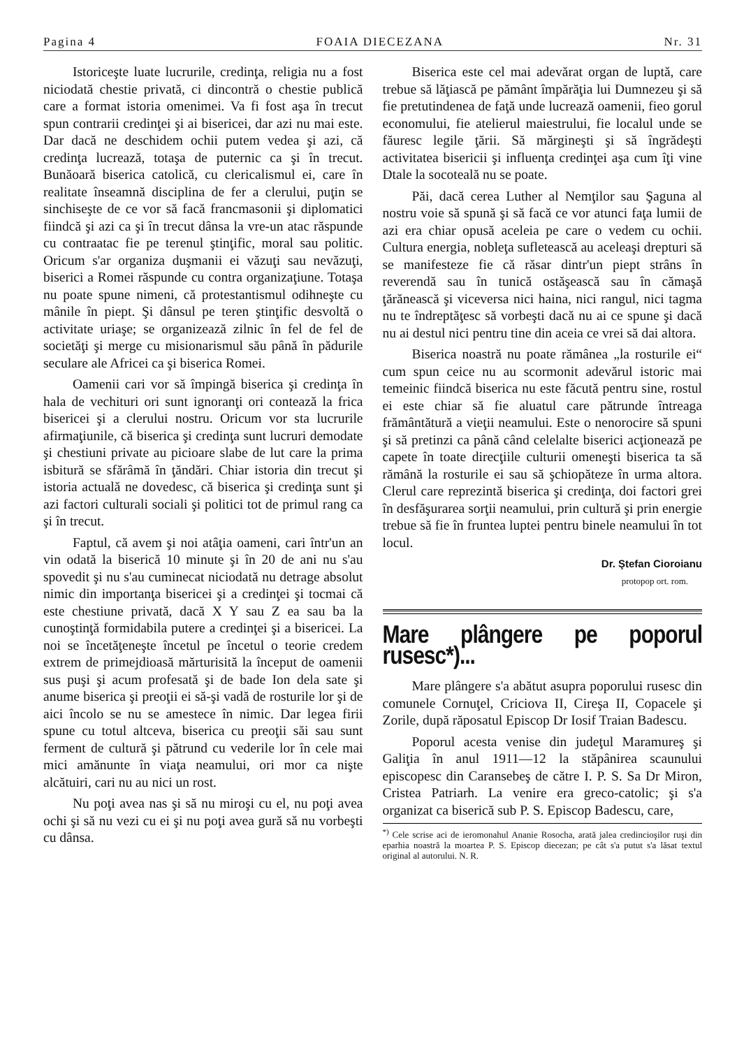Pagina 4 FOAIA DIECEZANA Nr. 31
Istoriceşte luate lucrurile, credinţa, religia nu a fost niciodată chestie privată, ci dincontră o chestie publică care a format istoria omenimei. Va fi fost aşa în trecut spun contrarii credinţei şi ai bisericei, dar azi nu mai este. Dar dacă ne deschidem ochii putem vedea şi azi, că credinţa lucrează, totaşa de puternic ca şi în trecut. Bunăoară biserica catolică, cu clericalismul ei, care în realitate înseamnă disciplina de fer a clerului, puţin se sinchiseşte de ce vor să facă francmasonii şi diplomatici fiindcă şi azi ca şi în trecut dânsa la vre-un atac răspunde cu contraatac fie pe terenul ştinţific, moral sau politic. Oricum s'ar organiza duşmanii ei văzuţi sau nevăzuţi, biserici a Romei răspunde cu contra organizaţiune. Totaşa nu poate spune nimeni, că protestantismul odihneşte cu mânile în piept. Şi dânsul pe teren ştinţific desvoltă o activitate uriaşe; se organizează zilnic în fel de fel de societăţi şi merge cu misionarismul său până în pădurile seculare ale Africei ca şi biserica Romei.
Oamenii cari vor să împingă biserica şi credinţa în hala de vechituri ori sunt ignoranţi ori contează la frica bisericei şi a clerului nostru. Oricum vor sta lucrurile afirmaţiunile, că biserica şi credinţa sunt lucruri demodate şi chestiuni private au picioare slabe de lut care la prima isbitură se sfărâmă în ţăndări. Chiar istoria din trecut şi istoria actuală ne dovedesc, că biserica şi credinţa sunt şi azi factori culturali sociali şi politici tot de primul rang ca şi în trecut.
Faptul, că avem şi noi atâţia oameni, cari într'un an vin odată la biserică 10 minute şi în 20 de ani nu s'au spovedit şi nu s'au cuminecat niciodată nu detrage absolut nimic din importanţa bisericei şi a credinţei şi tocmai că este chestiune privată, dacă X Y sau Z ea sau ba la cunoştinţă formidabila putere a credinţei şi a bisericei. La noi se încetăţeneşte încetul pe încetul o teorie credem extrem de primejdioasă mărturisită la început de oamenii sus puşi şi acum profesată şi de bade Ion dela sate şi anume biserica şi preoţii ei să-şi vadă de rosturile lor şi de aici încolo se nu se amestece în nimic. Dar legea firii spune cu totul altceva, biserica cu preoţii săi sau sunt ferment de cultură şi pătrund cu vederile lor în cele mai mici amănunte în viaţa neamului, ori mor ca nişte alcătuiri, cari nu au nici un rost.
Nu poţi avea nas şi să nu miroşi cu el, nu poţi avea ochi şi să nu vezi cu ei şi nu poţi avea gură să nu vorbeşti cu dânsa.
Biserica este cel mai adevărat organ de luptă, care trebue să lăţiască pe pământ împărăţia lui Dumnezeu şi să fie pretutindenea de faţă unde lucrează oamenii, fieo gorul economului, fie atelierul maiestrului, fie localul unde se făuresc legile ţării. Să mărgineşti şi să îngrădeşti activitatea bisericii şi influenţa credinţei aşa cum îţi vine Dtale la socoteală nu se poate.
Păi, dacă cerea Luther al Nemţilor sau Şaguna al nostru voie să spună şi să facă ce vor atunci faţa lumii de azi era chiar opusă aceleia pe care o vedem cu ochii. Cultura energia, nobleţa sufletească au aceleaşi drepturi să se manifesteze fie că răsar dintr'un piept strâns în reverendă sau în tunică ostăşească sau în cămaşă ţărănească şi viceversa nici haina, nici rangul, nici tagma nu te îndreptăţesc să vorbeşti dacă nu ai ce spune şi dacă nu ai destul nici pentru tine din aceia ce vrei să dai altora.
Biserica noastră nu poate rămânea „la rosturile ei“ cum spun ceice nu au scormonit adevărul istoric mai temeinic fiindcă biserica nu este făcută pentru sine, rostul ei este chiar să fie aluatul care pătrunde întreaga frământătură a vieţii neamului. Este o nenorocire să spuni şi să pretinzi ca până când celelalte biserici acţionează pe capete în toate direcţiile culturii omeneşti biserica ta să rămână la rosturile ei sau să şchiopăteze în urma altora. Clerul care reprezintă biserica şi credinţa, doi factori grei în desfăşurarea sorţii neamului, prin cultură şi prin energie trebue să fie în fruntea luptei pentru binele neamului în tot locul.
Dr. Ştefan Cioroianu
protopop ort. rom.
Mare plângere pe poporul rusesc*)...
Mare plângere s'a abătut asupra poporului rusesc din comunele Cornuţel, Criciova II, Cireşa II, Copacele şi Zorile, după răposatul Episcop Dr Iosif Traian Badescu.
Poporul acesta venise din judeţul Maramureş şi Galiţia în anul 1911—12 la stăpânirea scaunului episcopesc din Caransebeş de către I. P. S. Sa Dr Miron, Cristea Patriarh. La venire era greco-catolic; şi s'a organizat ca biserică sub P. S. Episcop Badescu, care,
<sup>*)</sup> Cele scrise aci de ieromonahul Ananie Rosocha, arată jalea credincioşilor ruşi din eparhia noastră la moartea P. S. Episcop diecezan; pe cât s'a putut s'a lăsat textul original al autorului. N. R.